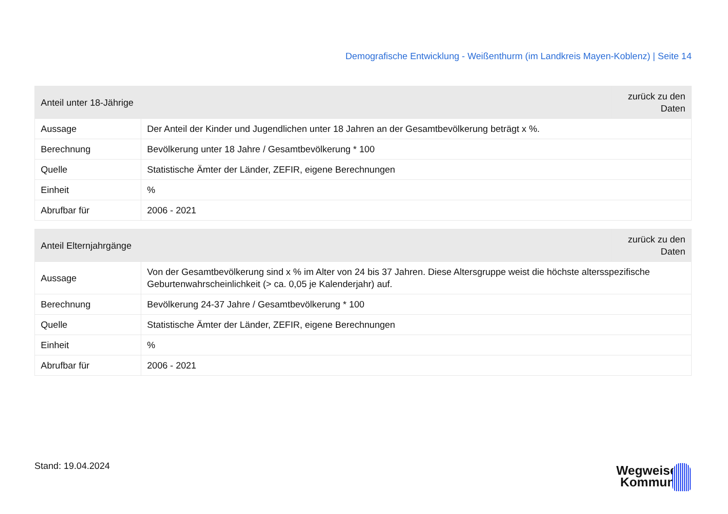Demografische Entwicklung - Weißenthurm (im Landkreis Mayen-Koblenz) | Seite 14
| Anteil unter 18-Jährige | | zurück zu den Daten |
| --- | --- | --- |
| Aussage | Der Anteil der Kinder und Jugendlichen unter 18 Jahren an der Gesamtbevölkerung beträgt x %. | |
| Berechnung | Bevölkerung unter 18 Jahre / Gesamtbevölkerung * 100 | |
| Quelle | Statistische Ämter der Länder, ZEFIR, eigene Berechnungen | |
| Einheit | % | |
| Abrufbar für | 2006 - 2021 | |
| Anteil Elternjahrgänge | | zurück zu den Daten |
| --- | --- | --- |
| Aussage | Von der Gesamtbevölkerung sind x % im Alter von 24 bis 37 Jahren. Diese Altersgruppe weist die höchste altersspezifische Geburtenwahrscheinlichkeit (> ca. 0,05 je Kalenderjahr) auf. | |
| Berechnung | Bevölkerung 24-37 Jahre / Gesamtbevölkerung * 100 | |
| Quelle | Statistische Ämter der Länder, ZEFIR, eigene Berechnungen | |
| Einheit | % | |
| Abrufbar für | 2006 - 2021 | |
Stand: 19.04.2024
Wegweiser
Kommune